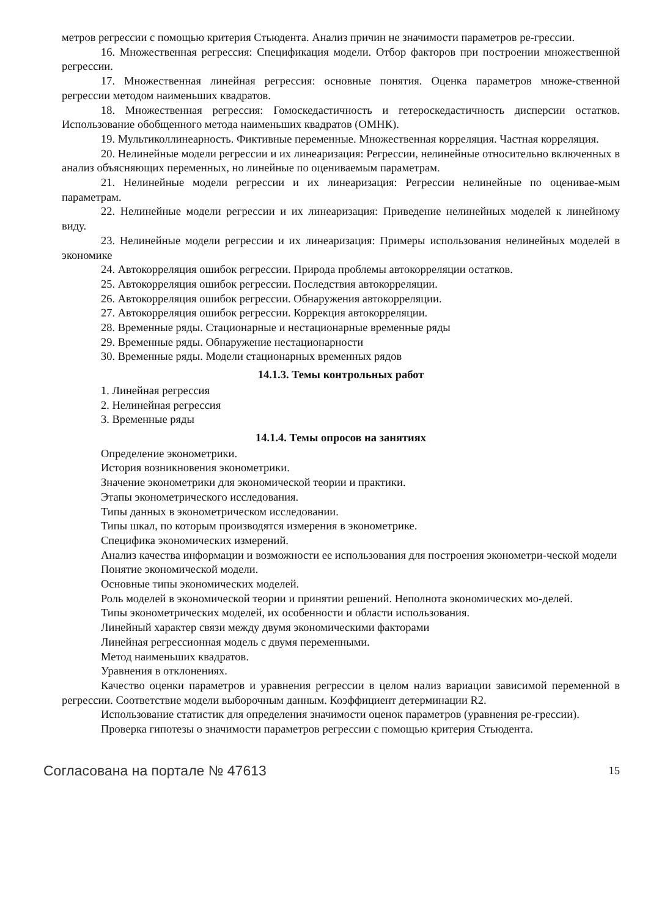метров регрессии с помощью критерия Стьюдента. Анализ причин не значимости параметров ре-грессии.
16. Множественная регрессия: Спецификация модели. Отбор факторов при построении множественной регрессии.
17. Множественная линейная регрессия: основные понятия. Оценка параметров множе-ственной регрессии методом наименьших квадратов.
18. Множественная регрессия: Гомоскедастичность и гетероскедастичность дисперсии остатков. Использование обобщенного метода наименьших квадратов (ОМНК).
19. Мультиколлинеарность. Фиктивные переменные. Множественная корреляция. Частная корреляция.
20. Нелинейные модели регрессии и их линеаризация: Регрессии, нелинейные относительно включенных в анализ объясняющих переменных, но линейные по оцениваемым параметрам.
21. Нелинейные модели регрессии и их линеаризация: Регрессии нелинейные по оценивае-мым параметрам.
22. Нелинейные модели регрессии и их линеаризация: Приведение нелинейных моделей к линейному виду.
23. Нелинейные модели регрессии и их линеаризация: Примеры использования нелинейных моделей в экономике
24. Автокорреляция ошибок регрессии. Природа проблемы автокорреляции остатков.
25. Автокорреляция ошибок регрессии. Последствия автокорреляции.
26. Автокорреляция ошибок регрессии. Обнаружения автокорреляции.
27. Автокорреляция ошибок регрессии. Коррекция автокорреляции.
28. Временные ряды. Стационарные и нестационарные временные ряды
29. Временные ряды. Обнаружение нестационарности
30. Временные ряды. Модели стационарных временных рядов
14.1.3. Темы контрольных работ
1. Линейная регрессия
2. Нелинейная регрессия
3. Временные ряды
14.1.4. Темы опросов на занятиях
Определение эконометрики.
История возникновения эконометрики.
Значение эконометрики для экономической теории и практики.
Этапы эконометрического исследования.
Типы данных в эконометрическом исследовании.
Типы шкал, по которым производятся измерения в эконометрике.
Специфика экономических измерений.
Анализ качества информации и возможности ее использования для построения эконометри-ческой модели
Понятие экономической модели.
Основные типы экономических моделей.
Роль моделей в экономической теории и принятии решений. Неполнота экономических мо-делей.
Типы эконометрических моделей, их особенности и области использования.
Линейный характер связи между двумя экономическими факторами
Линейная регрессионная модель с двумя переменными.
Метод наименьших квадратов.
Уравнения в отклонениях.
Качество оценки параметров и уравнения регрессии в целом нализ вариации зависимой переменной в регрессии. Соответствие модели выборочным данным. Коэффициент детерминации R2.
Использование статистик для определения значимости оценок параметров (уравнения ре-грессии).
Проверка гипотезы о значимости параметров регрессии с помощью критерия Стьюдента.
Согласована на портале № 47613 15